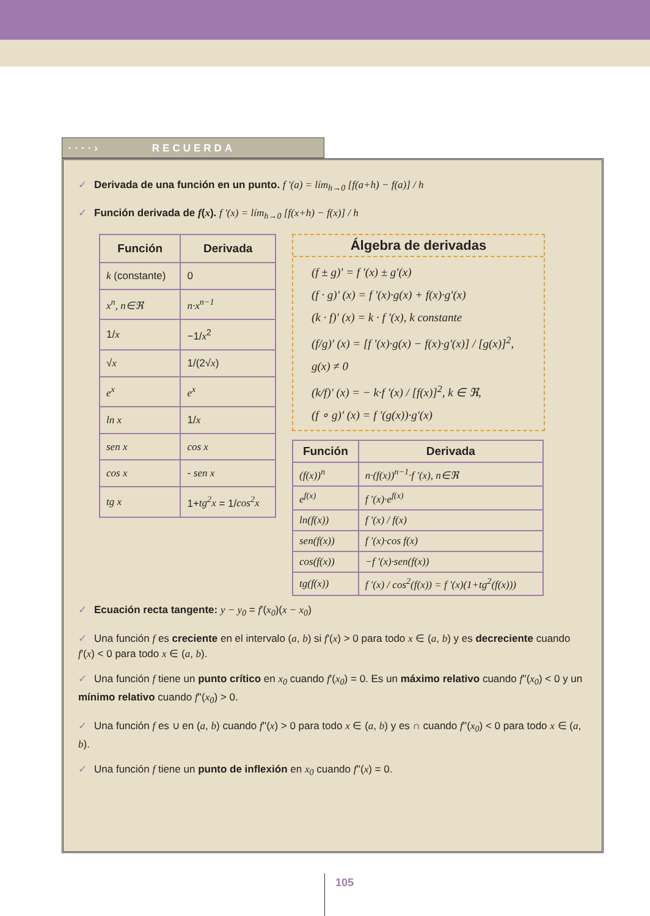····› RECUERDA
✓ Derivada de una función en un punto. f '(a) = lím<sub>h→0</sub> [f(a+h) − f(a)] / h
✓ Función derivada de f(x). f '(x) = lím<sub>h→0</sub> [f(x+h) − f(x)] / h
| Función | Derivada |
| --- | --- |
| k (constante) | 0 |
| x<sup>n</sup>, n∈ℜ | n·x<sup>n−1</sup> |
| 1/ x | −1/ x<sup>2</sup> |
| √ x | 1/(2√ x ) |
| e<sup>x</sup> | e<sup>x</sup> |
| ln x | 1/ x |
| sen x | cos x |
| cos x | - sen x |
| tg x | 1+ tg<sup>2</sup>x = 1/ cos<sup>2</sup>x |
Álgebra de derivadas
(f ± g)' = f '(x) ± g'(x)
(f · g)' (x) = f '(x)·g(x) + f(x)·g'(x)
(k · f)' (x) = k · f '(x), k constante
(f/g)' (x) = [f '(x)·g(x) − f(x)·g'(x)] / [g(x)]<sup>2</sup>, g(x) ≠ 0
(k/f)' (x) = − k·f '(x) / [f(x)]<sup>2</sup>, k ∈ ℜ,
(f ∘ g)' (x) = f '(g(x))·g'(x)
| Función | Derivada |
| --- | --- |
| (f(x))<sup>n</sup> | n·(f(x))<sup>n−1</sup>·f '(x), n∈ℜ |
| e<sup>f(x)</sup> | f '(x)·e<sup>f(x)</sup> |
| ln(f(x)) | f '(x) / f(x) |
| sen(f(x)) | f '(x)·cos f(x) |
| cos(f(x)) | −f '(x)·sen(f(x)) |
| tg(f(x)) | f '(x) / cos<sup>2</sup>(f(x)) = f '(x)(1+tg<sup>2</sup>(f(x))) |
✓ Ecuación recta tangente: y − y<sub>0</sub> = f'(x<sub>0</sub>)(x − x<sub>0</sub>)
✓ Una función f es creciente en el intervalo (a, b) si f'(x) > 0 para todo x ∈ (a, b) y es decreciente cuando f'(x) < 0 para todo x ∈ (a, b).
✓ Una función f tiene un punto crítico en x<sub>0</sub> cuando f'(x<sub>0</sub>) = 0. Es un máximo relativo cuando f''(x<sub>0</sub>) < 0 y un mínimo relativo cuando f''(x<sub>0</sub>) > 0.
✓ Una función f es ∪ en (a, b) cuando f''(x) > 0 para todo x ∈ (a, b) y es ∩ cuando f''(x<sub>0</sub>) < 0 para todo x ∈ (a, b).
✓ Una función f tiene un punto de inflexión en x<sub>0</sub> cuando f''(x) = 0.
105